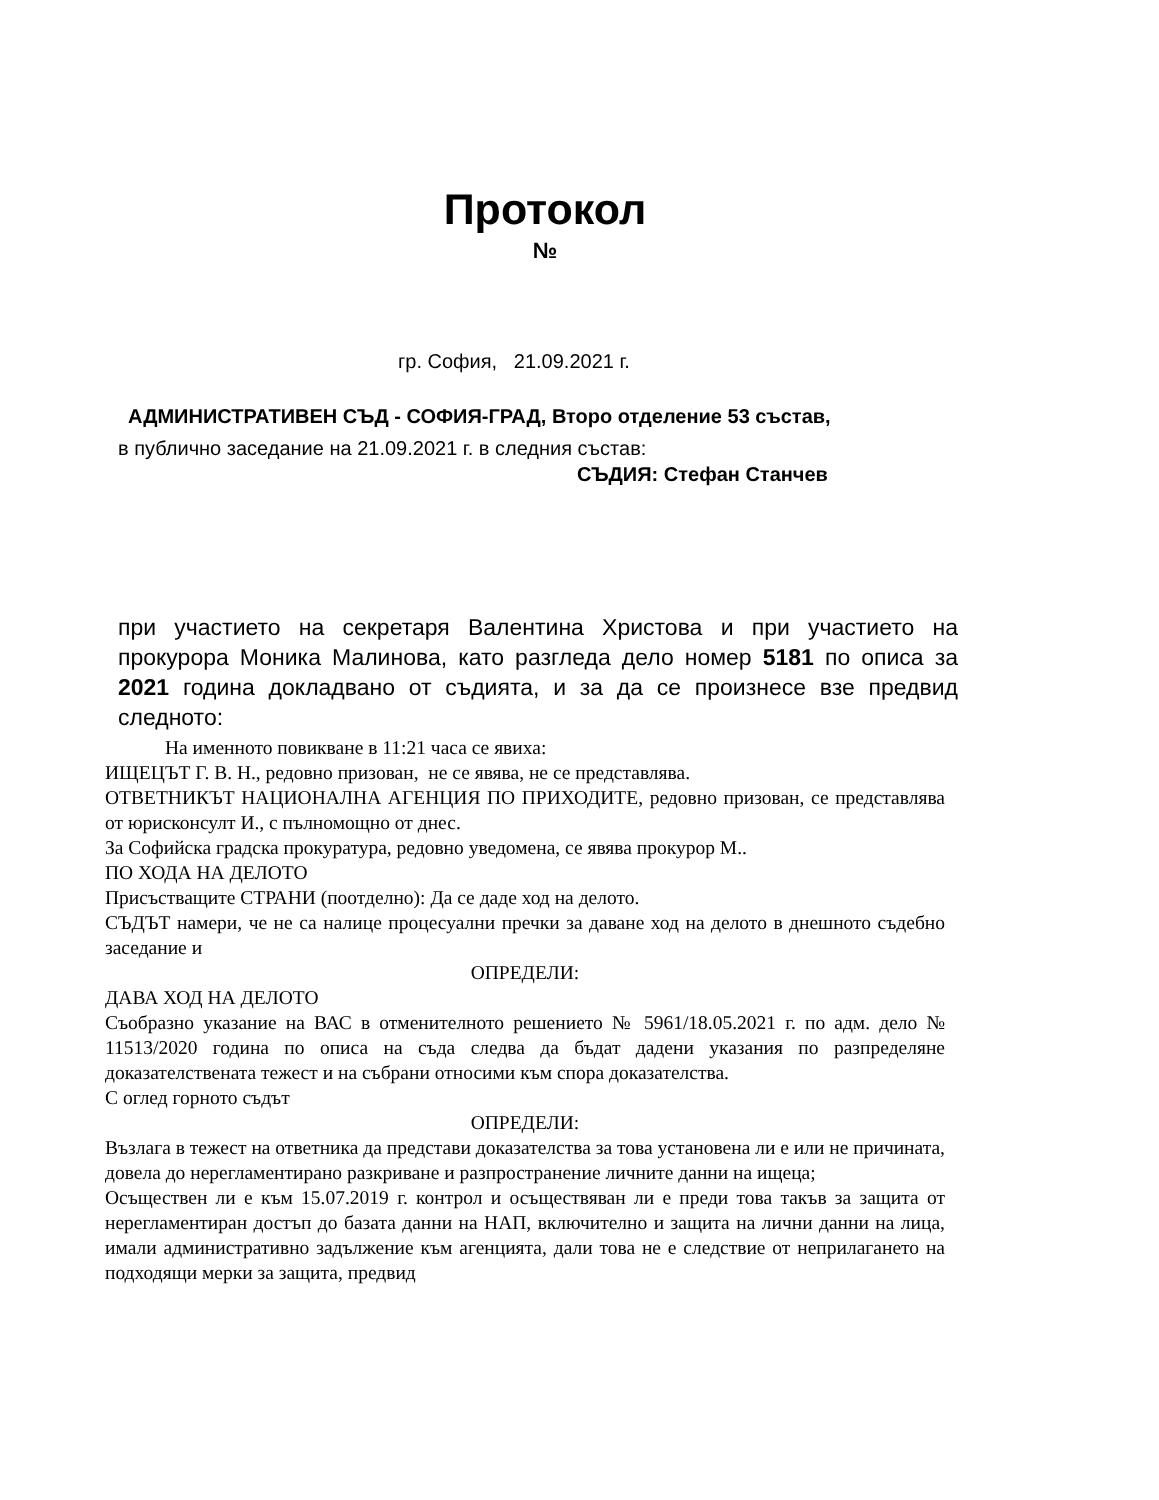Протокол
№
гр. София, 21.09.2021 г.
АДМИНИСТРАТИВЕН СЪД - СОФИЯ-ГРАД, Второ отделение 53 състав,
в публично заседание на 21.09.2021 г. в следния състав:
СЪДИЯ: Стефан Станчев
при участието на секретаря Валентина Христова и при участието на прокурора Моника Малинова, като разгледа дело номер 5181 по описа за 2021 година докладвано от съдията, и за да се произнесе взе предвид следното:
На именното повикване в 11:21 часа се явиха:
ИЩЕЦЪТ Г. В. Н., редовно призован, не се явява, не се представлява.
ОТВЕТНИКЪТ НАЦИОНАЛНА АГЕНЦИЯ ПО ПРИХОДИТЕ, редовно призован, се представлява от юрисконсулт И., с пълномощно от днес.
За Софийска градска прокуратура, редовно уведомена, се явява прокурор М..
ПО ХОДА НА ДЕЛОТО
Присъстващите СТРАНИ (поотделно): Да се даде ход на делото.
СЪДЪТ намери, че не са налице процесуални пречки за даване ход на делото в днешното съдебно заседание и
ОПРЕДЕЛИ:
ДАВА ХОД НА ДЕЛОТО
Съобразно указание на ВАС в отменителното решението № 5961/18.05.2021 г. по адм. дело № 11513/2020 година по описа на съда следва да бъдат дадени указания по разпределяне доказателствената тежест и на събрани относими към спора доказателства.
С оглед горното съдът
ОПРЕДЕЛИ:
Възлага в тежест на ответника да представи доказателства за това установена ли е или не причината, довела до нерегламентирано разкриване и разпространение личните данни на ищеца;
Осъществен ли е към 15.07.2019 г. контрол и осъществяван ли е преди това такъв за защита от нерегламентиран достъп до базата данни на НАП, включително и защита на лични данни на лица, имали административно задължение към агенцията, дали това не е следствие от неприлагането на подходящи мерки за защита, предвид